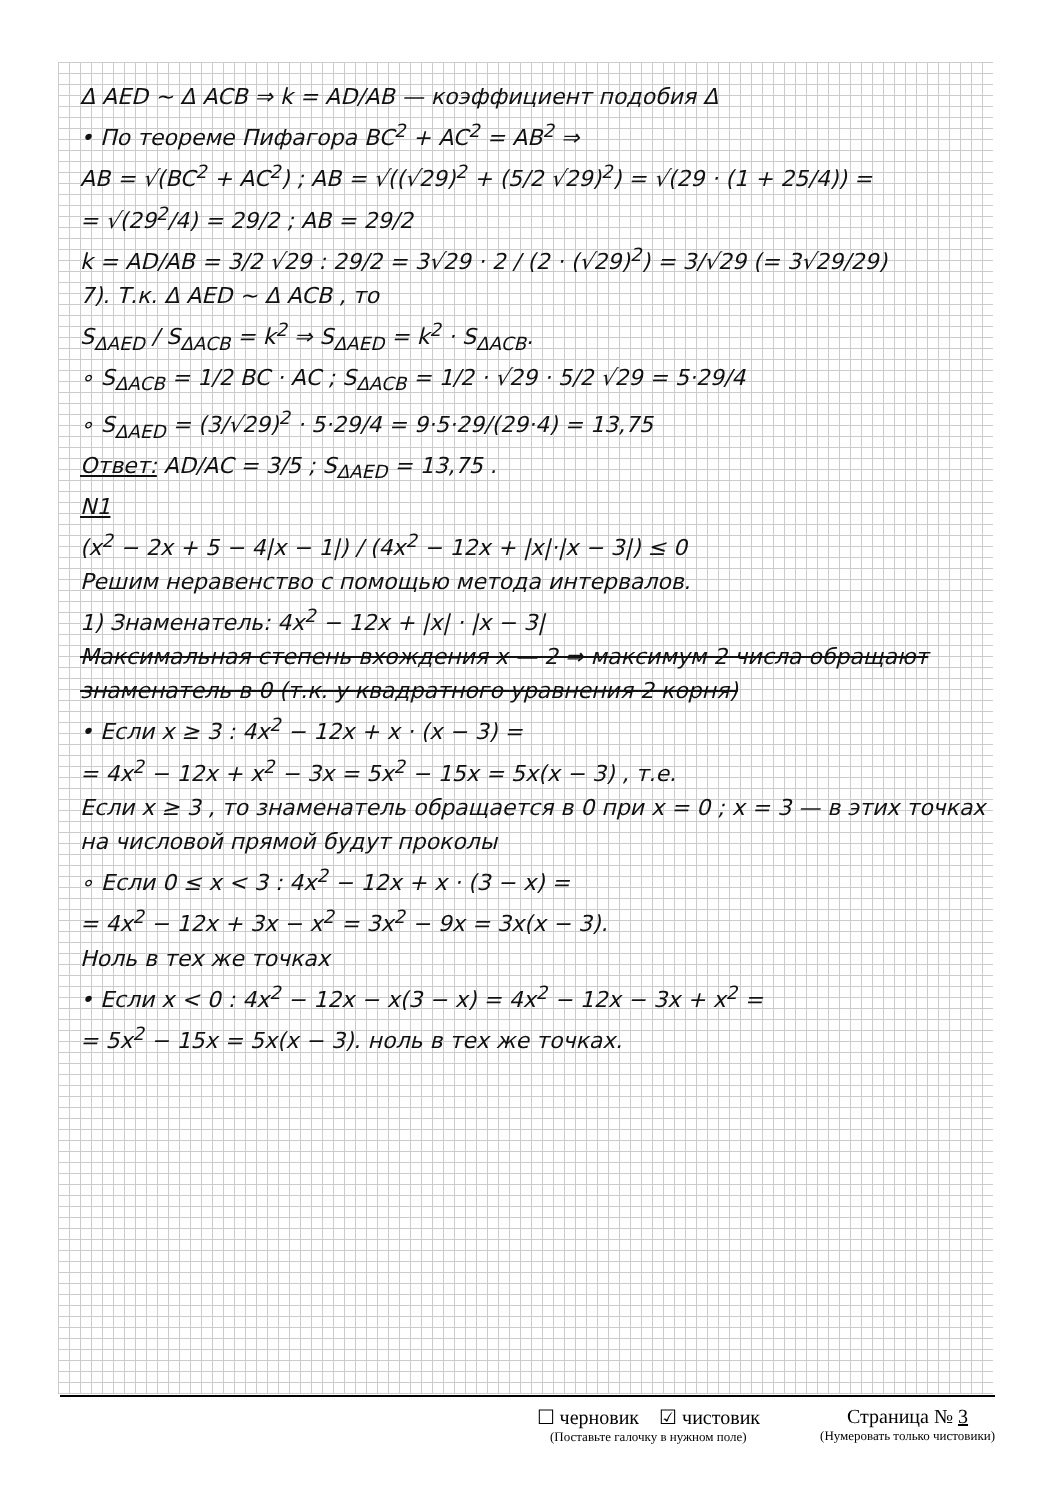Δ AED ∼ Δ ACB ⇒ k = AD/AB — коэффициент подобия Δ
• По теореме Пифагора BC<sup>2</sup> + AC<sup>2</sup> = AB<sup>2</sup> ⇒
AB = √(BC<sup>2</sup> + AC<sup>2</sup>) ; AB = √((√29)<sup>2</sup> + (5/2 √29)<sup>2</sup>) = √(29 · (1 + 25/4)) =
= √(29<sup>2</sup>/4) = 29/2 ; AB = 29/2
k = AD/AB = 3/2 √29 : 29/2 = 3√29 · 2 / (2 · (√29)<sup>2</sup>) = 3/√29 (= 3√29/29)
7). Т.к. Δ AED ∼ Δ ACB , то
S<sub>ΔAED</sub> / S<sub>ΔACB</sub> = k<sup>2</sup> ⇒ S<sub>ΔAED</sub> = k<sup>2</sup> · S<sub>ΔACB</sub>.
∘ S<sub>ΔACB</sub> = 1/2 BC · AC ; S<sub>ΔACB</sub> = 1/2 · √29 · 5/2 √29 = 5·29/4
∘ S<sub>ΔAED</sub> = (3/√29)<sup>2</sup> · 5·29/4 = 9·5·29/(29·4) = 13,75
Ответ: AD/AC = 3/5 ; S<sub>ΔAED</sub> = 13,75 .
N1
(x<sup>2</sup> − 2x + 5 − 4|x − 1|) / (4x<sup>2</sup> − 12x + |x|·|x − 3|) ≤ 0
Решим неравенство с помощью метода интервалов.
1) Знаменатель: 4x<sup>2</sup> − 12x + |x| · |x − 3|
Максимальная степень вхождения x — 2 ⇒ максимум 2 числа обращают знаменатель в 0 (т.к. у квадратного уравнения 2 корня)
• Если x ≥ 3 : 4x<sup>2</sup> − 12x + x · (x − 3) =
= 4x<sup>2</sup> − 12x + x<sup>2</sup> − 3x = 5x<sup>2</sup> − 15x = 5x(x − 3) , т.е.
Если x ≥ 3 , то знаменатель обращается в 0 при x = 0 ; x = 3 — в этих точках на числовой прямой будут проколы
∘ Если 0 ≤ x < 3 : 4x<sup>2</sup> − 12x + x · (3 − x) =
= 4x<sup>2</sup> − 12x + 3x − x<sup>2</sup> = 3x<sup>2</sup> − 9x = 3x(x − 3).
Ноль в тех же точках
• Если x < 0 : 4x<sup>2</sup> − 12x − x(3 − x) = 4x<sup>2</sup> − 12x − 3x + x<sup>2</sup> =
= 5x<sup>2</sup> − 15x = 5x(x − 3). ноль в тех же точках.
☐ черновик ☑ чистовик
(Поставьте галочку в нужном поле)
Страница № 3
(Нумеровать только чистовики)